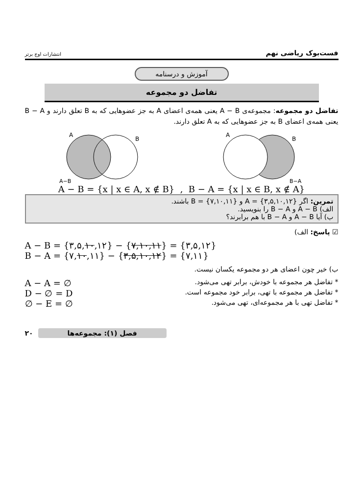فست‌بوک ریاضی نهم انتشارات اوج برتر
آموزش و درسنامه
تفاضل دو مجموعه
تفاضل دو مجموعه: مجموعه‌ی A − B یعنی همه‌ی اعضای A به جز عضوهایی که به B تعلق دارند و B − A یعنی همه‌ی اعضای B به جز عضوهایی که به A تعلق دارند.
A
B
A−B
A
B
B−A
A − B = {x | x ∈ A, x ∉ B} , B − A = {x | x ∈ B, x ∉ A}
تمرین: اگر A = {۳,۵,۱۰,۱۲} و B = {۷,۱۰,۱۱} باشند.
الف) A − B و B − A را بنویسید.
ب) آیا A − B و B − A با هم برابرند؟
☑ پاسخ: الف)
A − B = {۳,۵,۱۰,۱۲} − {۷,۱۰,۱۱} = {۳,۵,۱۲}
B − A = {۷,۱۰,۱۱} − {۳,۵,۱۰,۱۲} = {۷,۱۱}
ب) خیر چون اعضای هر دو مجموعه یکسان نیست.
* تفاضل هر مجموعه با خودش، برابر تهی می‌شود. A − A = ∅
* تفاضل هر مجموعه با تهی، برابر خود مجموعه است. D − ∅ = D
* تفاضل تهی با هر مجموعه‌ای، تهی می‌شود. ∅ − E = ∅
۲۰ فصل (۱): مجموعه‌ها